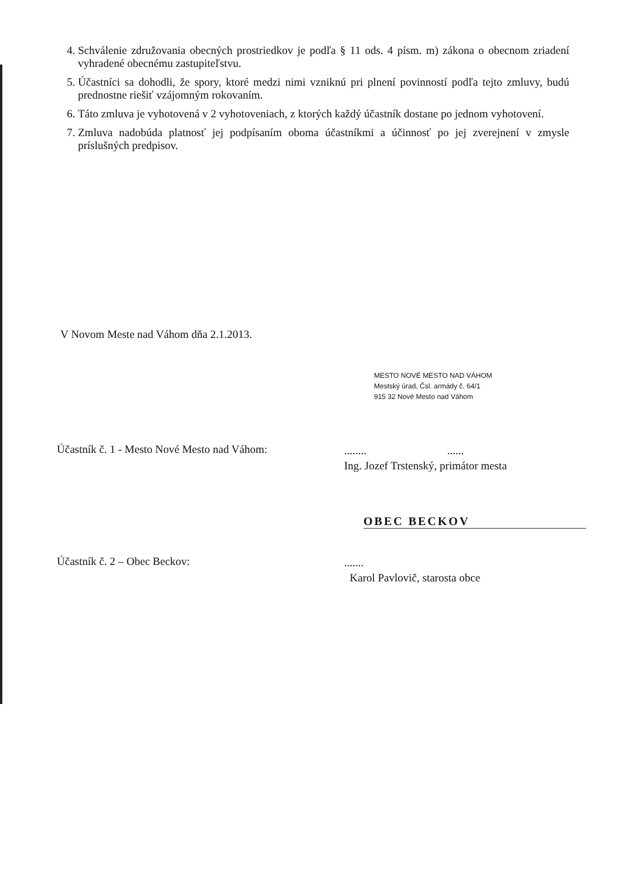4. Schválenie združovania obecných prostriedkov je podľa § 11 ods. 4 písm. m) zákona o obecnom zriadení vyhradené obecnému zastupiteľstvu.
5. Účastníci sa dohodli, že spory, ktoré medzi nimi vzniknú pri plnení povinností podľa tejto zmluvy, budú prednostne riešiť vzájomným rokovaním.
6. Táto zmluva je vyhotovená v 2 vyhotoveniach, z ktorých každý účastník dostane po jednom vyhotovení.
7. Zmluva nadobúda platnosť jej podpísaním oboma účastníkmi a účinnosť po jej zverejnení v zmysle príslušných predpisov.
V Novom Meste nad Váhom dňa 2.1.2013.
MESTO NOVÉ MESTO NAD VÁHOM
Mestský úrad, Čsl. armády č. 64/1
915 32 Nové Mesto nad Váhom
Účastník č. 1 - Mesto Nové Mesto nad Váhom:
........ ......
Ing. Jozef Trstenský, primátor mesta
OBEC BECKOV
Účastník č. 2 – Obec Beckov:
.......
Karol Pavlovič, starosta obce